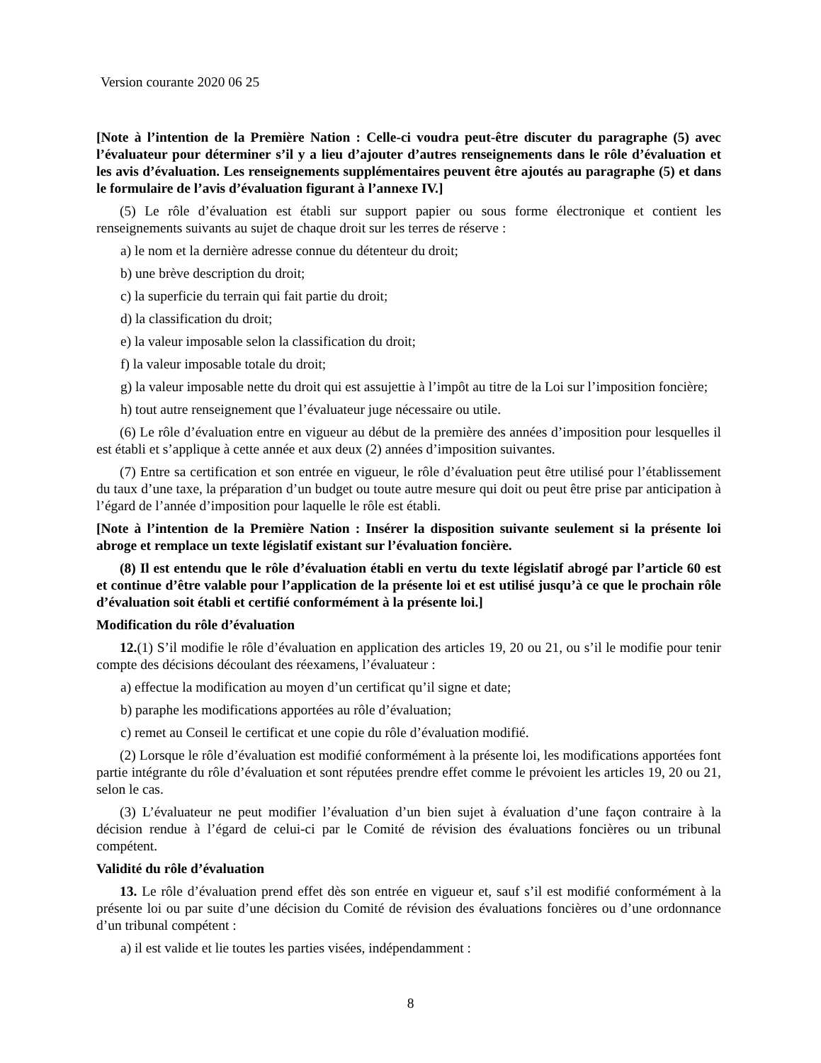Version courante 2020 06 25
[Note à l’intention de la Première Nation : Celle-ci voudra peut-être discuter du paragraphe (5) avec l’évaluateur pour déterminer s’il y a lieu d’ajouter d’autres renseignements dans le rôle d’évaluation et les avis d’évaluation. Les renseignements supplémentaires peuvent être ajoutés au paragraphe (5) et dans le formulaire de l’avis d’évaluation figurant à l’annexe IV.]
(5) Le rôle d’évaluation est établi sur support papier ou sous forme électronique et contient les renseignements suivants au sujet de chaque droit sur les terres de réserve :
a) le nom et la dernière adresse connue du détenteur du droit;
b) une brève description du droit;
c) la superficie du terrain qui fait partie du droit;
d) la classification du droit;
e) la valeur imposable selon la classification du droit;
f) la valeur imposable totale du droit;
g) la valeur imposable nette du droit qui est assujettie à l’impôt au titre de la Loi sur l’imposition foncière;
h) tout autre renseignement que l’évaluateur juge nécessaire ou utile.
(6) Le rôle d’évaluation entre en vigueur au début de la première des années d’imposition pour lesquelles il est établi et s’applique à cette année et aux deux (2) années d’imposition suivantes.
(7) Entre sa certification et son entrée en vigueur, le rôle d’évaluation peut être utilisé pour l’établissement du taux d’une taxe, la préparation d’un budget ou toute autre mesure qui doit ou peut être prise par anticipation à l’égard de l’année d’imposition pour laquelle le rôle est établi.
[Note à l’intention de la Première Nation : Insérer la disposition suivante seulement si la présente loi abroge et remplace un texte législatif existant sur l’évaluation foncière.
(8) Il est entendu que le rôle d’évaluation établi en vertu du texte législatif abrogé par l’article 60 est et continue d’être valable pour l’application de la présente loi et est utilisé jusqu’à ce que le prochain rôle d’évaluation soit établi et certifié conformément à la présente loi.]
Modification du rôle d’évaluation
12.(1) S’il modifie le rôle d’évaluation en application des articles 19, 20 ou 21, ou s’il le modifie pour tenir compte des décisions découlant des réexamens, l’évaluateur :
a) effectue la modification au moyen d’un certificat qu’il signe et date;
b) paraphe les modifications apportées au rôle d’évaluation;
c) remet au Conseil le certificat et une copie du rôle d’évaluation modifié.
(2) Lorsque le rôle d’évaluation est modifié conformément à la présente loi, les modifications apportées font partie intégrante du rôle d’évaluation et sont réputées prendre effet comme le prévoient les articles 19, 20 ou 21, selon le cas.
(3) L’évaluateur ne peut modifier l’évaluation d’un bien sujet à évaluation d’une façon contraire à la décision rendue à l’égard de celui-ci par le Comité de révision des évaluations foncières ou un tribunal compétent.
Validité du rôle d’évaluation
13. Le rôle d’évaluation prend effet dès son entrée en vigueur et, sauf s’il est modifié conformément à la présente loi ou par suite d’une décision du Comité de révision des évaluations foncières ou d’une ordonnance d’un tribunal compétent :
a) il est valide et lie toutes les parties visées, indépendamment :
8